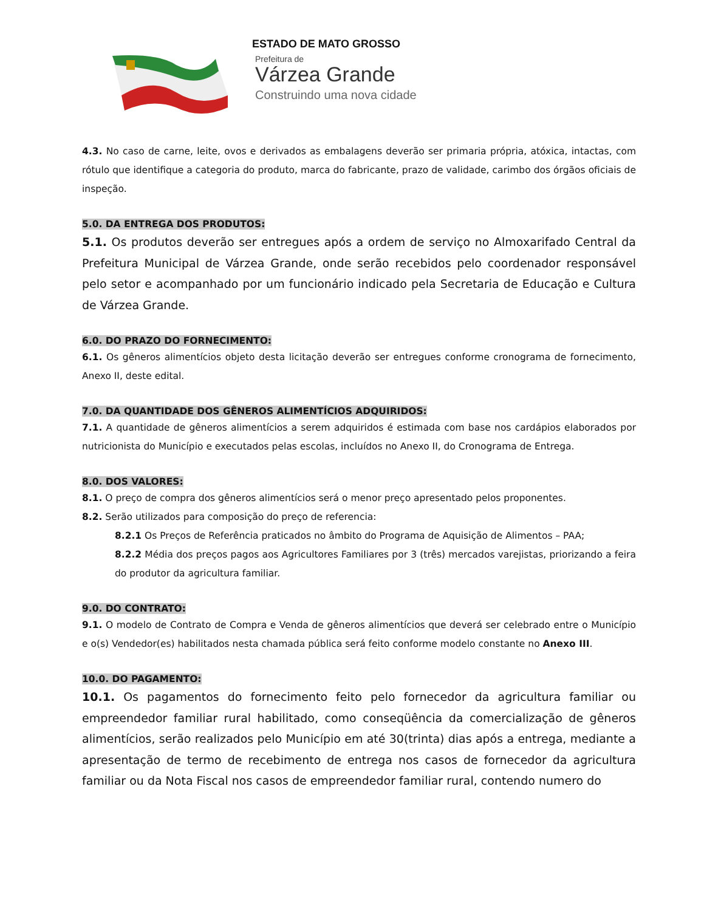ESTADO DE MATO GROSSO
Prefeitura de
Várzea Grande
Construindo uma nova cidade
4.3. No caso de carne, leite, ovos e derivados as embalagens deverão ser primaria própria, atóxica, intactas, com rótulo que identifique a categoria do produto, marca do fabricante, prazo de validade, carimbo dos órgãos oficiais de inspeção.
5.0. DA ENTREGA DOS PRODUTOS:
5.1. Os produtos deverão ser entregues após a ordem de serviço no Almoxarifado Central da Prefeitura Municipal de Várzea Grande, onde serão recebidos pelo coordenador responsável pelo setor e acompanhado por um funcionário indicado pela Secretaria de Educação e Cultura de Várzea Grande.
6.0. DO PRAZO DO FORNECIMENTO:
6.1. Os gêneros alimentícios objeto desta licitação deverão ser entregues conforme cronograma de fornecimento, Anexo II, deste edital.
7.0. DA QUANTIDADE DOS GÊNEROS ALIMENTÍCIOS ADQUIRIDOS:
7.1. A quantidade de gêneros alimentícios a serem adquiridos é estimada com base nos cardápios elaborados por nutricionista do Município e executados pelas escolas, incluídos no Anexo II, do Cronograma de Entrega.
8.0. DOS VALORES:
8.1. O preço de compra dos gêneros alimentícios será o menor preço apresentado pelos proponentes.
8.2. Serão utilizados para composição do preço de referencia:
8.2.1 Os Preços de Referência praticados no âmbito do Programa de Aquisição de Alimentos – PAA;
8.2.2 Média dos preços pagos aos Agricultores Familiares por 3 (três) mercados varejistas, priorizando a feira do produtor da agricultura familiar.
9.0. DO CONTRATO:
9.1. O modelo de Contrato de Compra e Venda de gêneros alimentícios que deverá ser celebrado entre o Município e o(s) Vendedor(es) habilitados nesta chamada pública será feito conforme modelo constante no Anexo III.
10.0. DO PAGAMENTO:
10.1. Os pagamentos do fornecimento feito pelo fornecedor da agricultura familiar ou empreendedor familiar rural habilitado, como conseqüência da comercialização de gêneros alimentícios, serão realizados pelo Município em até 30(trinta) dias após a entrega, mediante a apresentação de termo de recebimento de entrega nos casos de fornecedor da agricultura familiar ou da Nota Fiscal nos casos de empreendedor familiar rural, contendo numero do